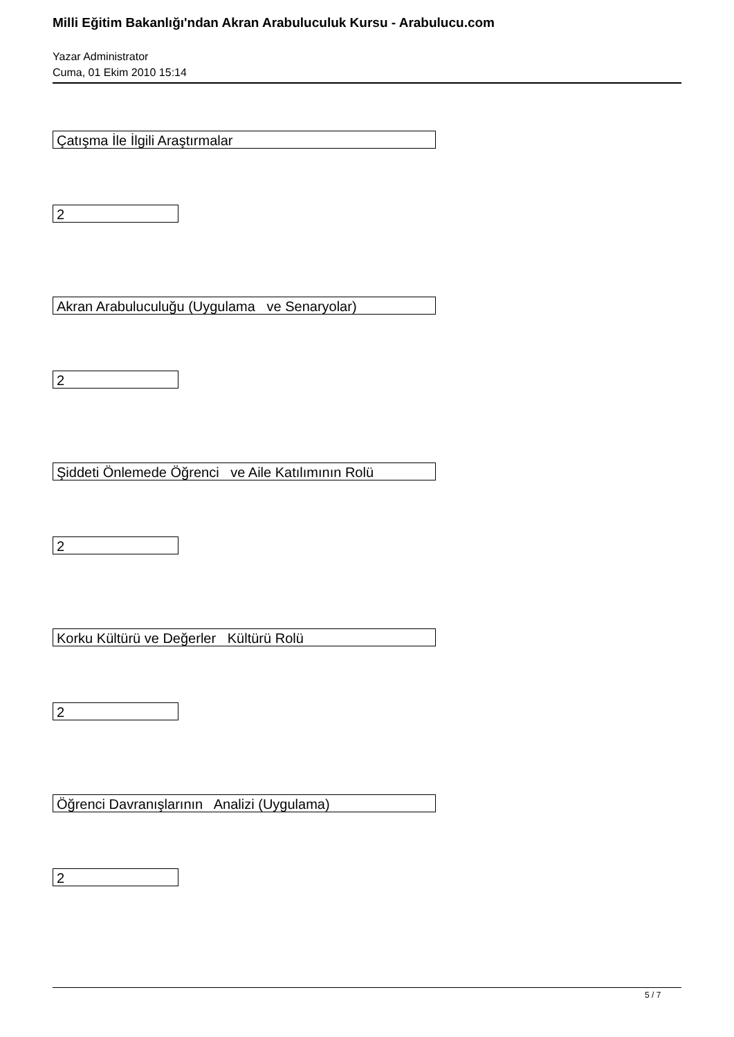Milli Eğitim Bakanlığı'ndan Akran Arabuluculuk Kursu - Arabulucu.com
Yazar Administrator
Cuma, 01 Ekim 2010 15:14
Çatışma İle İlgili Araştırmalar
2
Akran Arabuluculuğu (Uygulama ve Senaryolar)
2
Şiddeti Önlemede Öğrenci ve Aile Katılımının Rolü
2
Korku Kültürü ve Değerler Kültürü Rolü
2
Öğrenci Davranışlarının Analizi (Uygulama)
2
5 / 7